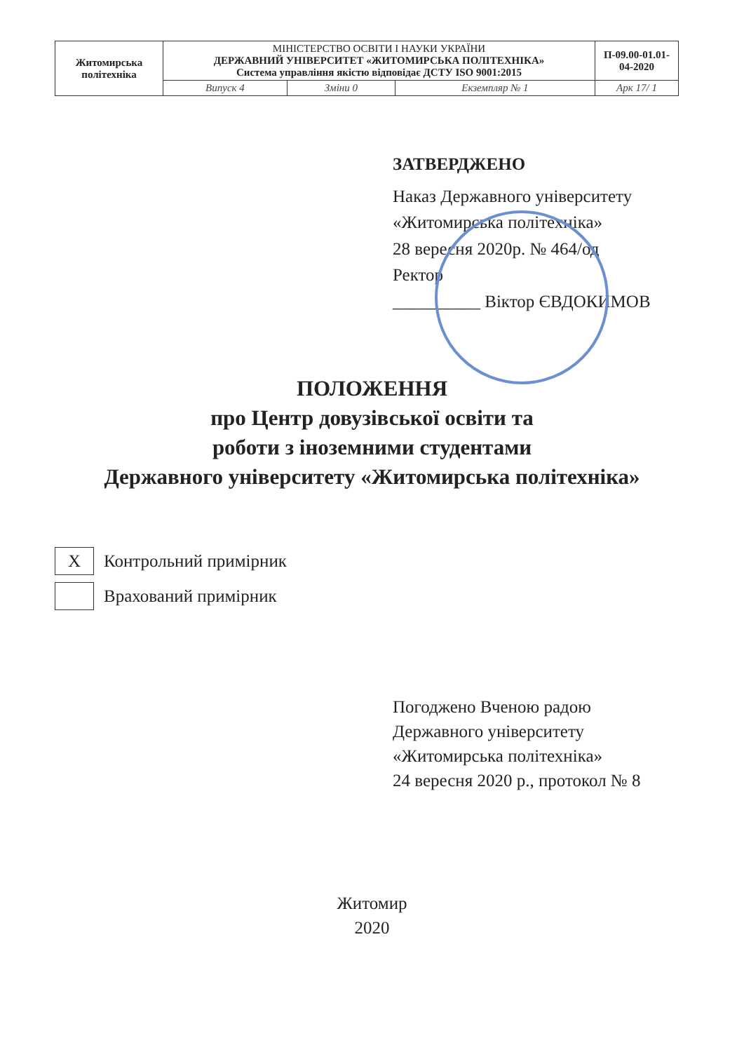| Житомирська політехніка | МІНІСТЕРСТВО ОСВІТИ І НАУКИ УКРАЇНИ ДЕРЖАВНИЙ УНІВЕРСИТЕТ «ЖИТОМИРСЬКА ПОЛІТЕХНІКА» Система управління якістю відповідає ДСТУ ISO 9001:2015 | | | П-09.00-01.01-04-2020 |
| | Випуск 4 | Зміни 0 | Екземпляр № 1 | Арк 17/ 1 |
ЗАТВЕРДЖЕНО
Наказ Державного університету
«Житомирська політехніка»
28 вересня 2020р. № 464/од
Ректор
__________ Віктор ЄВДОКИМОВ
ПОЛОЖЕННЯ
про Центр довузівської освіти та
роботи з іноземними студентами
Державного університету «Житомирська політехніка»
X
Контрольний примірник
Врахований примірник
Погоджено Вченою радою
Державного університету
«Житомирська політехніка»
24 вересня 2020 р., протокол № 8
Житомир
2020